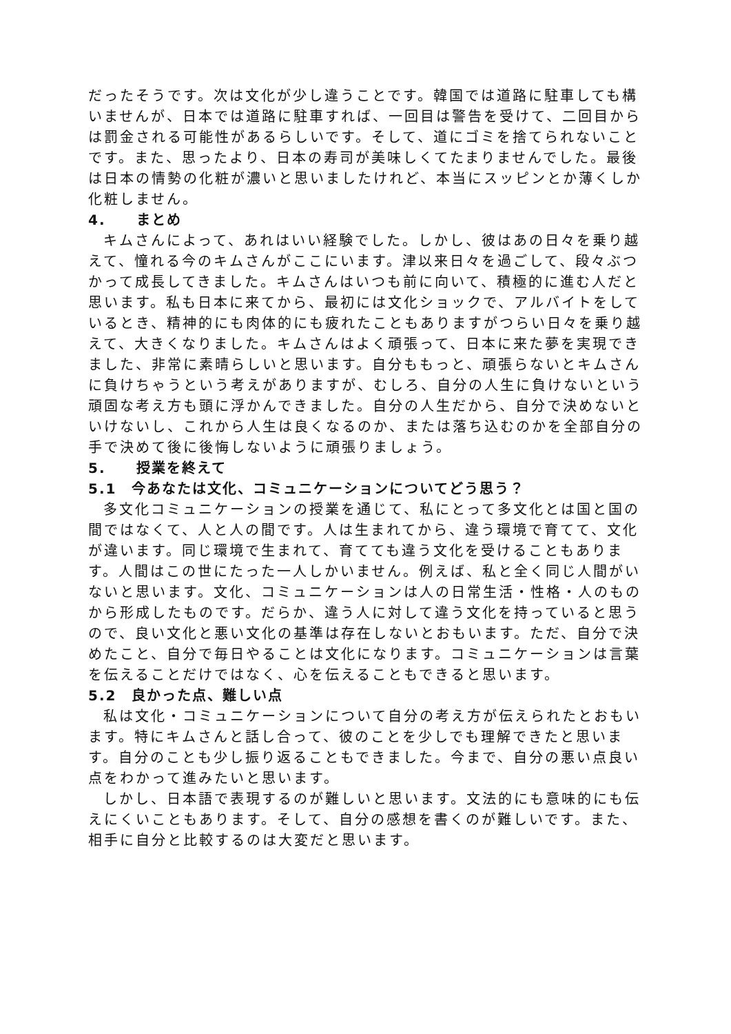だったそうです。次は文化が少し違うことです。韓国では道路に駐車しても構いませんが、日本では道路に駐車すれば、一回目は警告を受けて、二回目からは罰金される可能性があるらしいです。そして、道にゴミを捨てられないことです。また、思ったより、日本の寿司が美味しくてたまりませんでした。最後は日本の情勢の化粧が濃いと思いましたけれど、本当にスッピンとか薄くしか化粧しません。
4.　　まとめ
キムさんによって、あれはいい経験でした。しかし、彼はあの日々を乗り越えて、憧れる今のキムさんがここにいます。津以来日々を過ごして、段々ぶつかって成長してきました。キムさんはいつも前に向いて、積極的に進む人だと思います。私も日本に来てから、最初には文化ショックで、アルバイトをしているとき、精神的にも肉体的にも疲れたこともありますがつらい日々を乗り越えて、大きくなりました。キムさんはよく頑張って、日本に来た夢を実現できました、非常に素晴らしいと思います。自分ももっと、頑張らないとキムさんに負けちゃうという考えがありますが、むしろ、自分の人生に負けないという頑固な考え方も頭に浮かんできました。自分の人生だから、自分で決めないといけないし、これから人生は良くなるのか、または落ち込むのかを全部自分の手で決めて後に後悔しないように頑張りましょう。
5.　　授業を終えて
5.1　今あなたは文化、コミュニケーションについてどう思う？
多文化コミュニケーションの授業を通じて、私にとって多文化とは国と国の間ではなくて、人と人の間です。人は生まれてから、違う環境で育てて、文化が違います。同じ環境で生まれて、育てても違う文化を受けることもあります。人間はこの世にたった一人しかいません。例えば、私と全く同じ人間がいないと思います。文化、コミュニケーションは人の日常生活・性格・人のものから形成したものです。だらか、違う人に対して違う文化を持っていると思うので、良い文化と悪い文化の基準は存在しないとおもいます。ただ、自分で決めたこと、自分で毎日やることは文化になります。コミュニケーションは言葉を伝えることだけではなく、心を伝えることもできると思います。
5.2　良かった点、難しい点
私は文化・コミュニケーションについて自分の考え方が伝えられたとおもいます。特にキムさんと話し合って、彼のことを少しでも理解できたと思います。自分のことも少し振り返ることもできました。今まで、自分の悪い点良い点をわかって進みたいと思います。
しかし、日本語で表現するのが難しいと思います。文法的にも意味的にも伝えにくいこともあります。そして、自分の感想を書くのが難しいです。また、相手に自分と比較するのは大変だと思います。